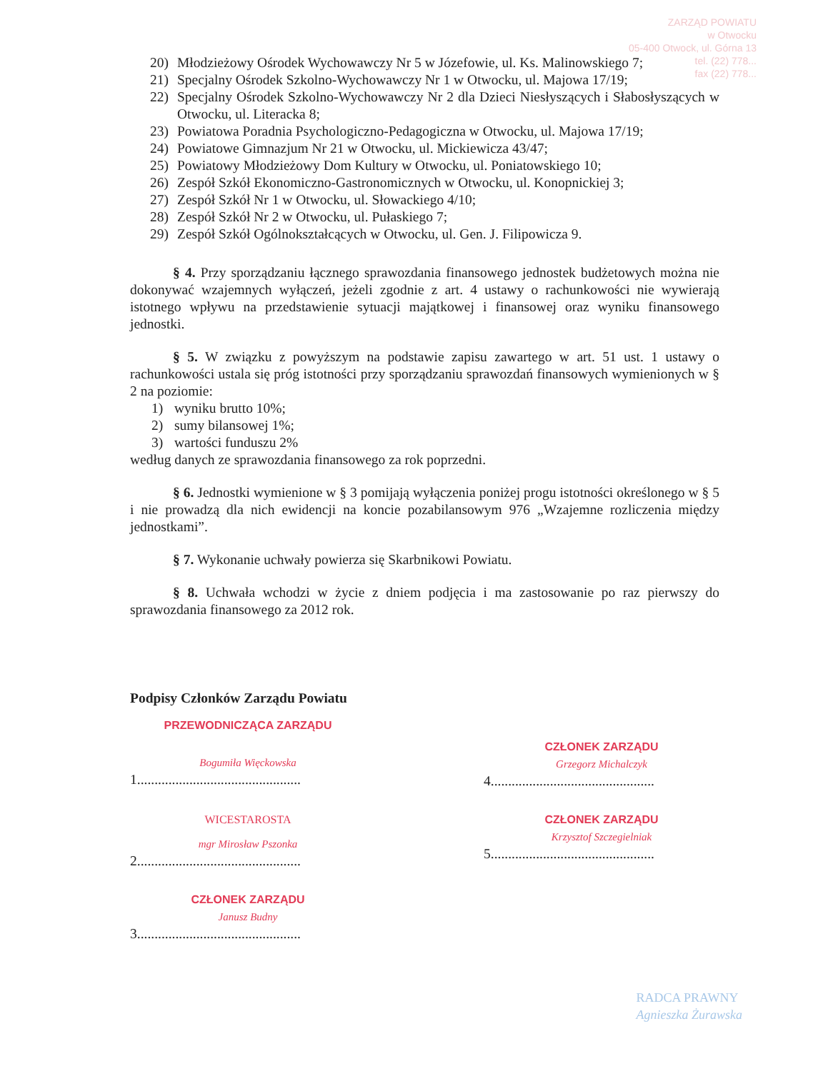ZARZĄD POWIATU
w Otwocku
05-400 Otwock, ul. Górna 13
tel. (22) 778...
fax (22) 778...
20) Młodzieżowy Ośrodek Wychowawczy Nr 5 w Józefowie, ul. Ks. Malinowskiego 7;
21) Specjalny Ośrodek Szkolno-Wychowawczy Nr 1 w Otwocku, ul. Majowa 17/19;
22) Specjalny Ośrodek Szkolno-Wychowawczy Nr 2 dla Dzieci Niesłyszących i Słabosłyszących w Otwocku, ul. Literacka 8;
23) Powiatowa Poradnia Psychologiczno-Pedagogiczna w Otwocku, ul. Majowa 17/19;
24) Powiatowe Gimnazjum Nr 21 w Otwocku, ul. Mickiewicza 43/47;
25) Powiatowy Młodzieżowy Dom Kultury w Otwocku, ul. Poniatowskiego 10;
26) Zespół Szkół Ekonomiczno-Gastronomicznych w Otwocku, ul. Konopnickiej 3;
27) Zespół Szkół Nr 1 w Otwocku, ul. Słowackiego 4/10;
28) Zespół Szkół Nr 2 w Otwocku, ul. Pułaskiego 7;
29) Zespół Szkół Ogólnokształcących w Otwocku, ul. Gen. J. Filipowicza 9.
§ 4. Przy sporządzaniu łącznego sprawozdania finansowego jednostek budżetowych można nie dokonywać wzajemnych wyłączeń, jeżeli zgodnie z art. 4 ustawy o rachunkowości nie wywierają istotnego wpływu na przedstawienie sytuacji majątkowej i finansowej oraz wyniku finansowego jednostki.
§ 5. W związku z powyższym na podstawie zapisu zawartego w art. 51 ust. 1 ustawy o rachunkowości ustala się próg istotności przy sporządzaniu sprawozdań finansowych wymienionych w § 2 na poziomie:
1) wyniku brutto 10%;
2) sumy bilansowej 1%;
3) wartości funduszu 2%
według danych ze sprawozdania finansowego za rok poprzedni.
§ 6. Jednostki wymienione w § 3 pomijają wyłączenia poniżej progu istotności określonego w § 5 i nie prowadzą dla nich ewidencji na koncie pozabilansowym 976 „Wzajemne rozliczenia między jednostkami”.
§ 7. Wykonanie uchwały powierza się Skarbnikowi Powiatu.
§ 8. Uchwała wchodzi w życie z dniem podjęcia i ma zastosowanie po raz pierwszy do sprawozdania finansowego za 2012 rok.
Podpisy Członków Zarządu Powiatu
PRZEWODNICZĄCA ZARZĄDU
Bogumiła Więckowska
1...............................................
CZŁONEK ZARZĄDU
Grzegorz Michalczyk
4...............................................
WICESTAROSTA
mgr Mirosław Pszonka
2...............................................
CZŁONEK ZARZĄDU
Krzysztof Szczegielniak
5...............................................
CZŁONEK ZARZĄDU
Janusz Budny
3...............................................
RADCA PRAWNY
Agnieszka Żurawska